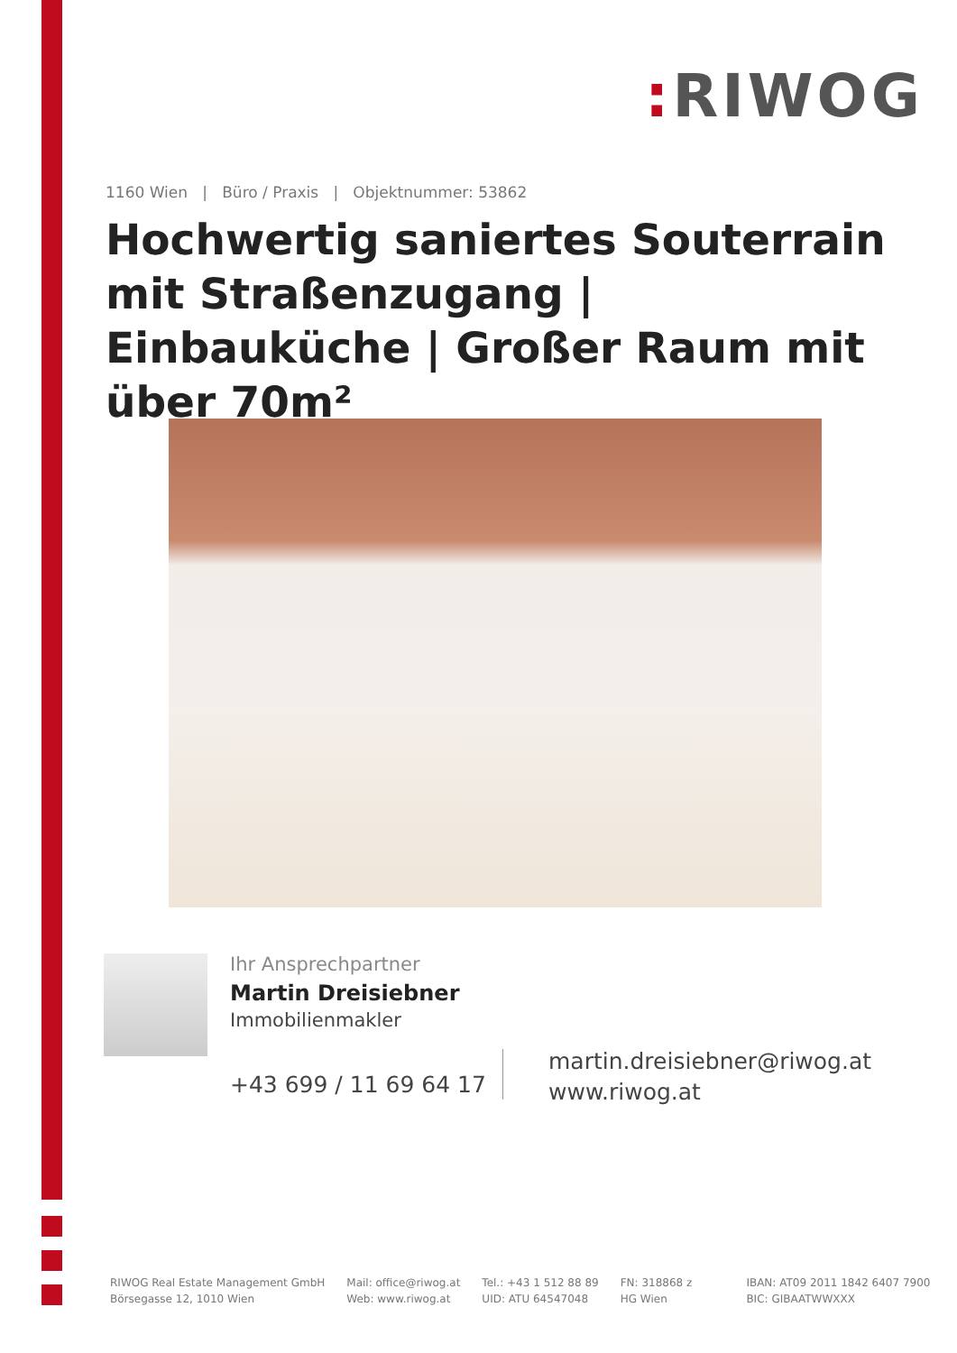: RIWOG
1160 Wien | Büro / Praxis | Objektnummer: 53862
Hochwertig saniertes Souterrain mit Straßenzugang | Einbauküche | Großer Raum mit über 70m²
Ihr Ansprechpartner
Martin Dreisiebner
Immobilienmakler
+43 699 / 11 69 64 17
martin.dreisiebner@riwog.at
www.riwog.at
RIWOG Real Estate Management GmbH
Börsegasse 12, 1010 Wien
Mail: office@riwog.at
Web: www.riwog.at
Tel.: +43 1 512 88 89
UID: ATU 64547048
FN: 318868 z
HG Wien
IBAN: AT09 2011 1842 6407 7900
BIC: GIBAATWWXXX